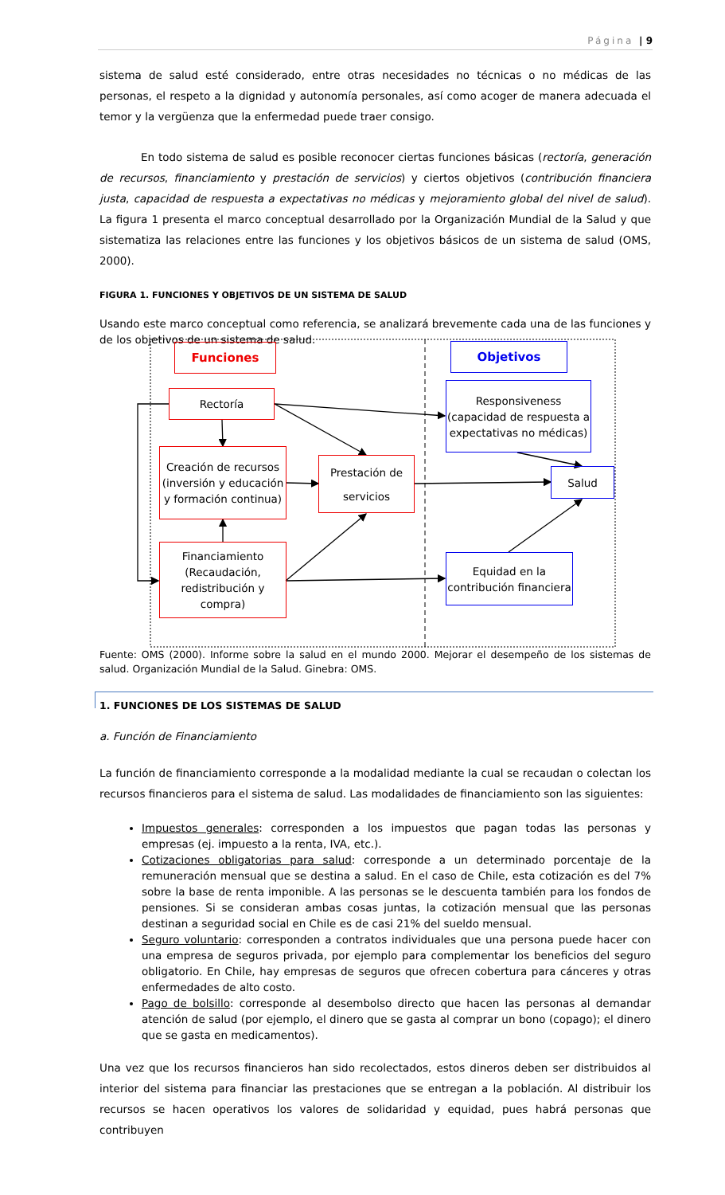Página | 9
sistema de salud esté considerado, entre otras necesidades no técnicas o no médicas de las personas, el respeto a la dignidad y autonomía personales, así como acoger de manera adecuada el temor y la vergüenza que la enfermedad puede traer consigo.
En todo sistema de salud es posible reconocer ciertas funciones básicas (rectoría, generación de recursos, financiamiento y prestación de servicios) y ciertos objetivos (contribución financiera justa, capacidad de respuesta a expectativas no médicas y mejoramiento global del nivel de salud). La figura 1 presenta el marco conceptual desarrollado por la Organización Mundial de la Salud y que sistematiza las relaciones entre las funciones y los objetivos básicos de un sistema de salud (OMS, 2000).
FIGURA 1. FUNCIONES Y OBJETIVOS DE UN SISTEMA DE SALUD
Usando este marco conceptual como referencia, se analizará brevemente cada una de las funciones y de los objetivos de un sistema de salud.
Funciones Objetivos
Rectoría
Responsiveness (capacidad de respuesta a expectativas no médicas)
Creación de recursos (inversión y educación y formación continua)
Prestación de servicios
Salud
Financiamiento (Recaudación, redistribución y compra)
Equidad en la contribución financiera
Fuente: OMS (2000). Informe sobre la salud en el mundo 2000. Mejorar el desempeño de los sistemas de salud. Organización Mundial de la Salud. Ginebra: OMS.
1. FUNCIONES DE LOS SISTEMAS DE SALUD
a. Función de Financiamiento
La función de financiamiento corresponde a la modalidad mediante la cual se recaudan o colectan los recursos financieros para el sistema de salud. Las modalidades de financiamiento son las siguientes:
Impuestos generales: corresponden a los impuestos que pagan todas las personas y empresas (ej. impuesto a la renta, IVA, etc.).
Cotizaciones obligatorias para salud: corresponde a un determinado porcentaje de la remuneración mensual que se destina a salud. En el caso de Chile, esta cotización es del 7% sobre la base de renta imponible. A las personas se le descuenta también para los fondos de pensiones. Si se consideran ambas cosas juntas, la cotización mensual que las personas destinan a seguridad social en Chile es de casi 21% del sueldo mensual.
Seguro voluntario: corresponden a contratos individuales que una persona puede hacer con una empresa de seguros privada, por ejemplo para complementar los beneficios del seguro obligatorio. En Chile, hay empresas de seguros que ofrecen cobertura para cánceres y otras enfermedades de alto costo.
Pago de bolsillo: corresponde al desembolso directo que hacen las personas al demandar atención de salud (por ejemplo, el dinero que se gasta al comprar un bono (copago); el dinero que se gasta en medicamentos).
Una vez que los recursos financieros han sido recolectados, estos dineros deben ser distribuidos al interior del sistema para financiar las prestaciones que se entregan a la población. Al distribuir los recursos se hacen operativos los valores de solidaridad y equidad, pues habrá personas que contribuyen